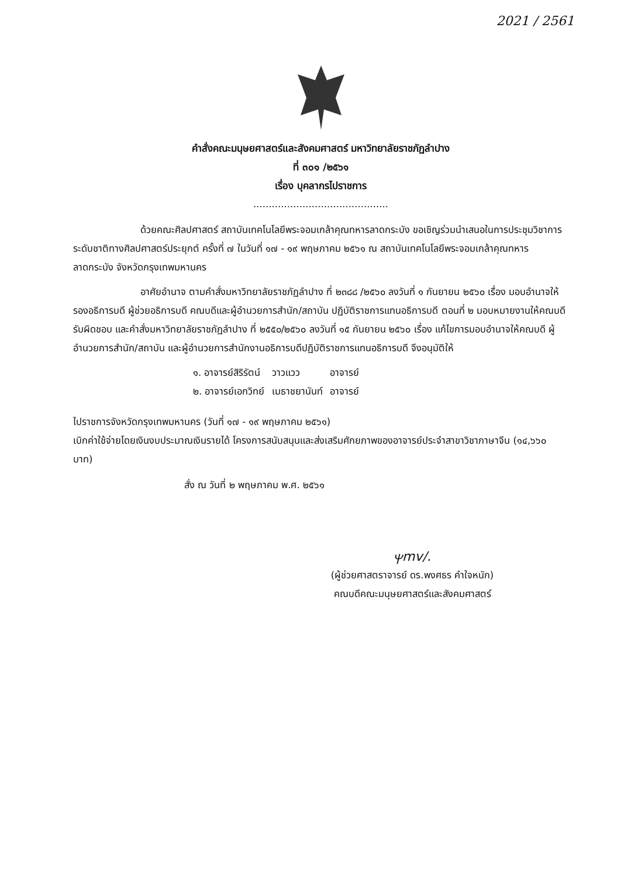2021 / 2561
คำสั่งคณะมนุษยศาสตร์และสังคมศาสตร์ มหาวิทยาลัยราชภัฏลำปาง
ที่ ๓๐๑ /๒๕๖๑
เรื่อง บุคลากรไปราชการ
............................................
ด้วยคณะศิลปศาสตร์ สถาบันเทคโนโลยีพระจอมเกล้าคุณทหารลาดกระบัง ขอเชิญร่วมนำเสนอในการประชุมวิชาการระดับชาติทางศิลปศาสตร์ประยุกต์ ครั้งที่ ๗ ในวันที่ ๑๗ - ๑๙ พฤษภาคม ๒๕๖๑ ณ สถาบันเทคโนโลยีพระจอมเกล้าคุณทหารลาดกระบัง จังหวัดกรุงเทพมหานคร
อาศัยอำนาจ ตามคำสั่งมหาวิทยาลัยราชภัฏลำปาง ที่ ๒๓๘๘ /๒๕๖๐ ลงวันที่ ๑ กันยายน ๒๕๖๐ เรื่อง มอบอำนาจให้รองอธิการบดี ผู้ช่วยอธิการบดี คณบดีและผู้อำนวยการสำนัก/สถาบัน ปฏิบัติราชการแทนอธิการบดี ตอนที่ ๒ มอบหมายงานให้คณบดีรับผิดชอบ และคำสั่งมหาวิทยาลัยราชภัฏลำปาง ที่ ๒๕๕๐/๒๕๖๐ ลงวันที่ ๑๕ กันยายน ๒๕๖๐ เรื่อง แก้ไขการมอบอำนาจให้คณบดี ผู้อำนวยการสำนัก/สถาบัน และผู้อำนวยการสำนักงานอธิการบดีปฏิบัติราชการแทนอธิการบดี จึงอนุมัติให้
| ๑. อาจารย์สิริรัตน์ | วาวแวว | อาจารย์ |
| ๒. อาจารย์เอกวิทย์ | เมธาชยานันท์ | อาจารย์ |
ไปราชการจังหวัดกรุงเทพมหานคร (วันที่ ๑๗ - ๑๙ พฤษภาคม ๒๕๖๑)
เบิกค่าใช้จ่ายโดยเงินงบประมาณเงินรายได้ โครงการสนับสนุนและส่งเสริมศักยภาพของอาจารย์ประจำสาขาวิชาภาษาจีน (๑๔,๖๖๐ บาท)
สั่ง ณ วันที่ ๒ พฤษภาคม พ.ศ. ๒๕๖๑
ⲯmv/.
(ผู้ช่วยศาสตราจารย์ ดร.พงศธร คำใจหนัก)
คณบดีคณะมนุษยศาสตร์และสังคมศาสตร์